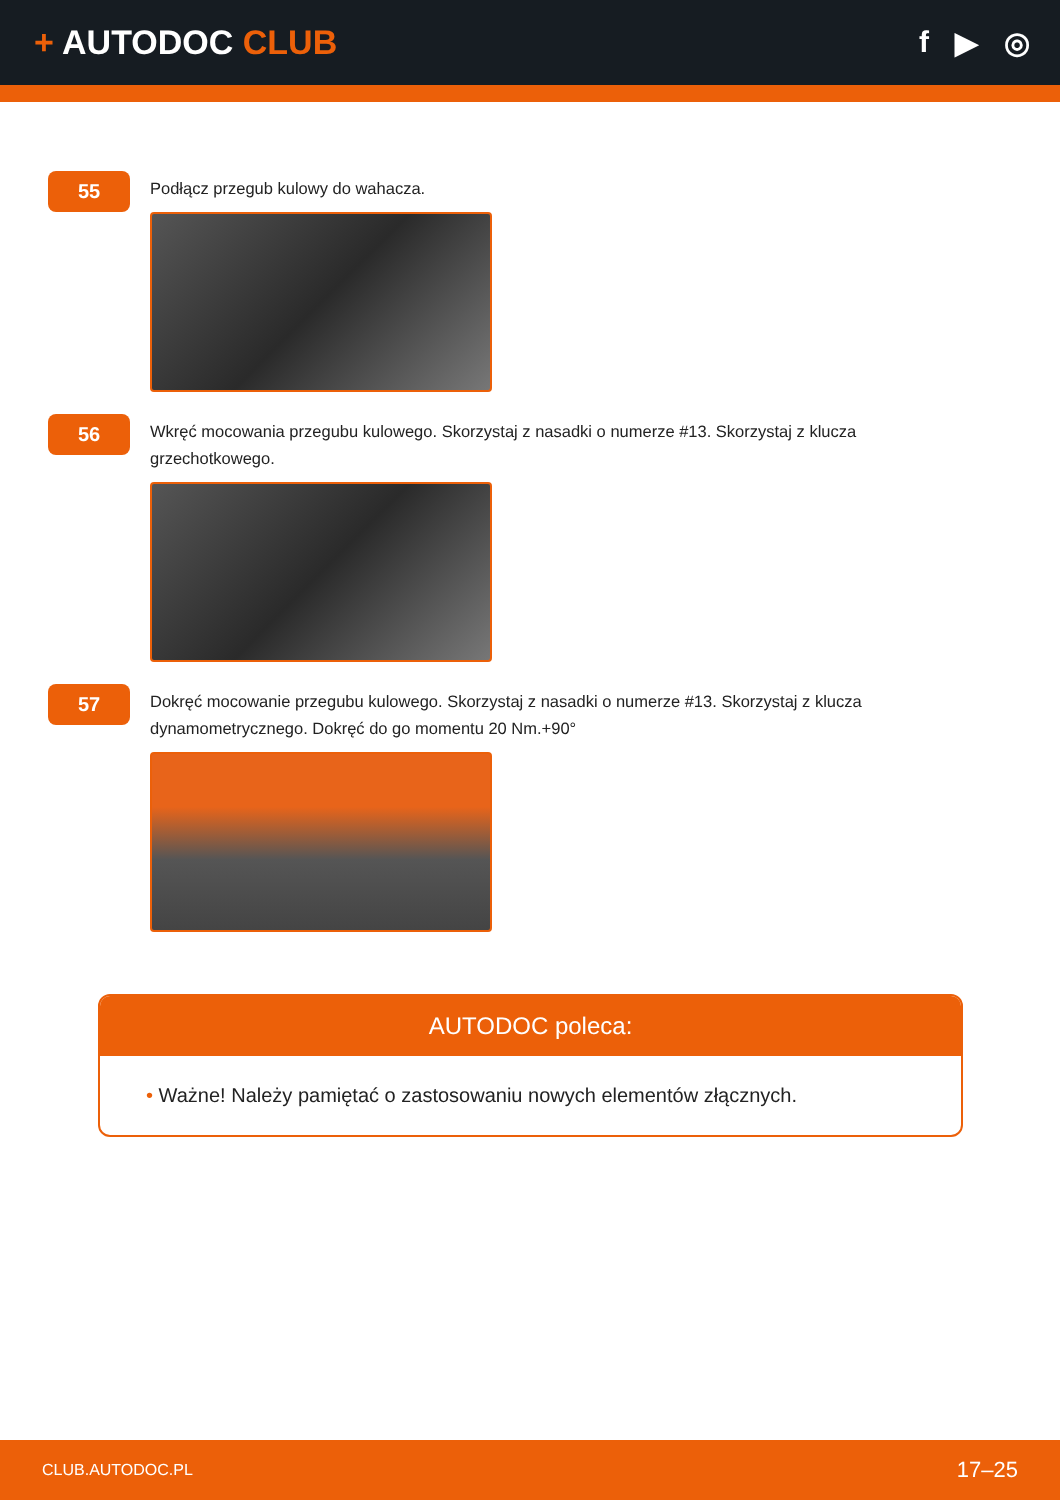+ AUTODOC CLUB f ▶ ◎
55
Podłącz przegub kulowy do wahacza.
56
Wkręć mocowania przegubu kulowego. Skorzystaj z nasadki o numerze #13. Skorzystaj z klucza grzechotkowego.
57
Dokręć mocowanie przegubu kulowego. Skorzystaj z nasadki o numerze #13. Skorzystaj z klucza dynamometrycznego. Dokręć do go momentu 20 Nm.+90°
AUTODOC poleca:
• Ważne! Należy pamiętać o zastosowaniu nowych elementów złącznych.
CLUB.AUTODOC.PL 17–25